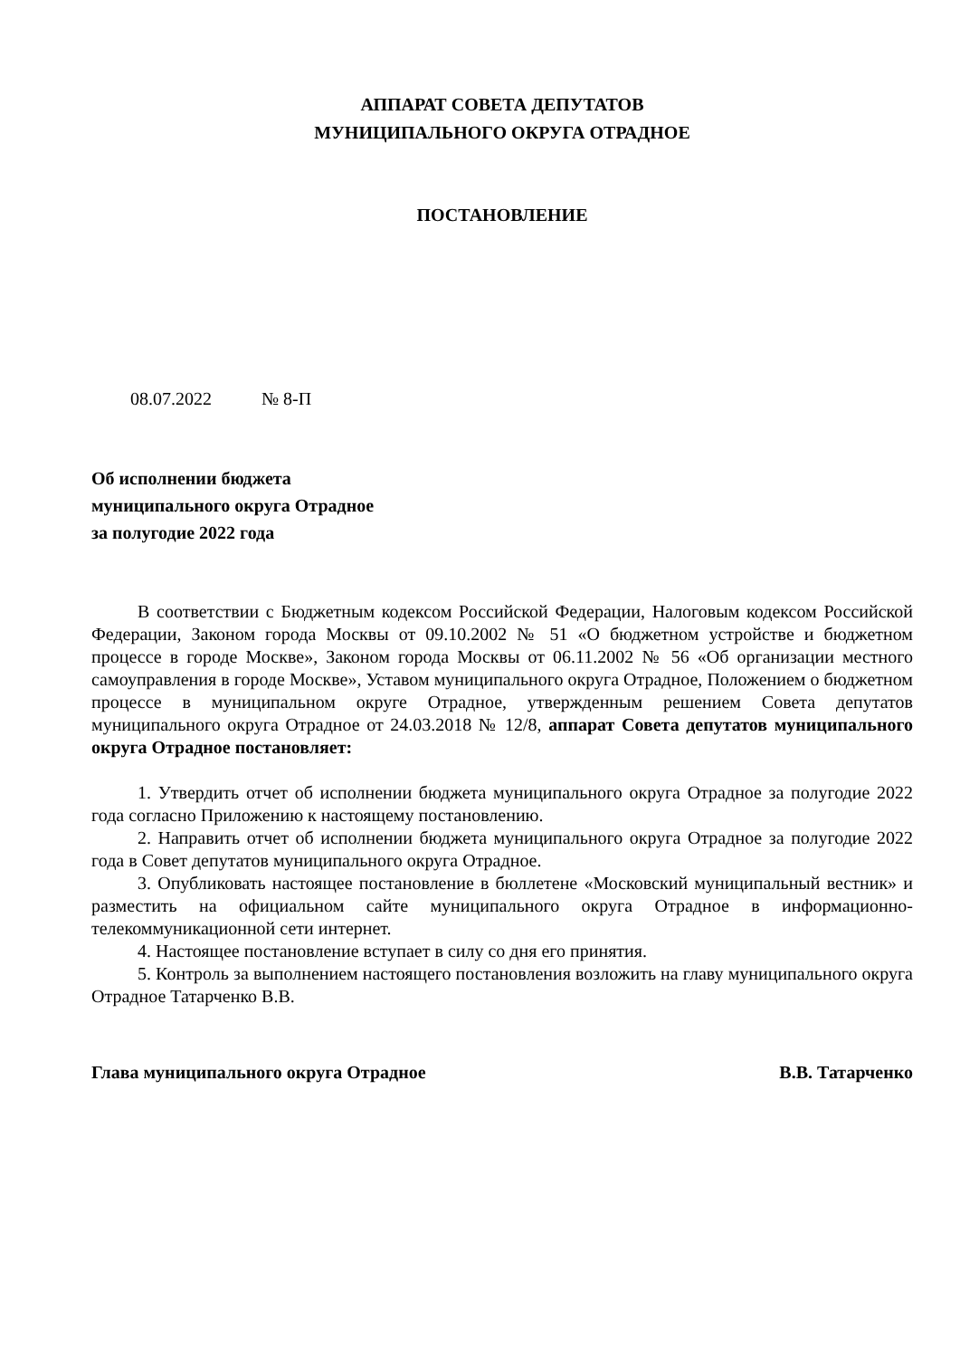АППАРАТ СОВЕТА ДЕПУТАТОВ
МУНИЦИПАЛЬНОГО ОКРУГА ОТРАДНОЕ
ПОСТАНОВЛЕНИЕ
08.07.2022 № 8-П
Об исполнении бюджета
муниципального округа Отрадное
за полугодие 2022 года
В соответствии с Бюджетным кодексом Российской Федерации, Налоговым кодексом Российской Федерации, Законом города Москвы от 09.10.2002 № 51 «О бюджетном устройстве и бюджетном процессе в городе Москве», Законом города Москвы от 06.11.2002 № 56 «Об организации местного самоуправления в городе Москве», Уставом муниципального округа Отрадное, Положением о бюджетном процессе в муниципальном округе Отрадное, утвержденным решением Совета депутатов муниципального округа Отрадное от 24.03.2018 № 12/8, аппарат Совета депутатов муниципального округа Отрадное постановляет:
1. Утвердить отчет об исполнении бюджета муниципального округа Отрадное за полугодие 2022 года согласно Приложению к настоящему постановлению.
2. Направить отчет об исполнении бюджета муниципального округа Отрадное за полугодие 2022 года в Совет депутатов муниципального округа Отрадное.
3. Опубликовать настоящее постановление в бюллетене «Московский муниципальный вестник» и разместить на официальном сайте муниципального округа Отрадное в информационно-телекоммуникационной сети интернет.
4. Настоящее постановление вступает в силу со дня его принятия.
5. Контроль за выполнением настоящего постановления возложить на главу муниципального округа Отрадное Татарченко В.В.
Глава муниципального округа Отрадное В.В. Татарченко